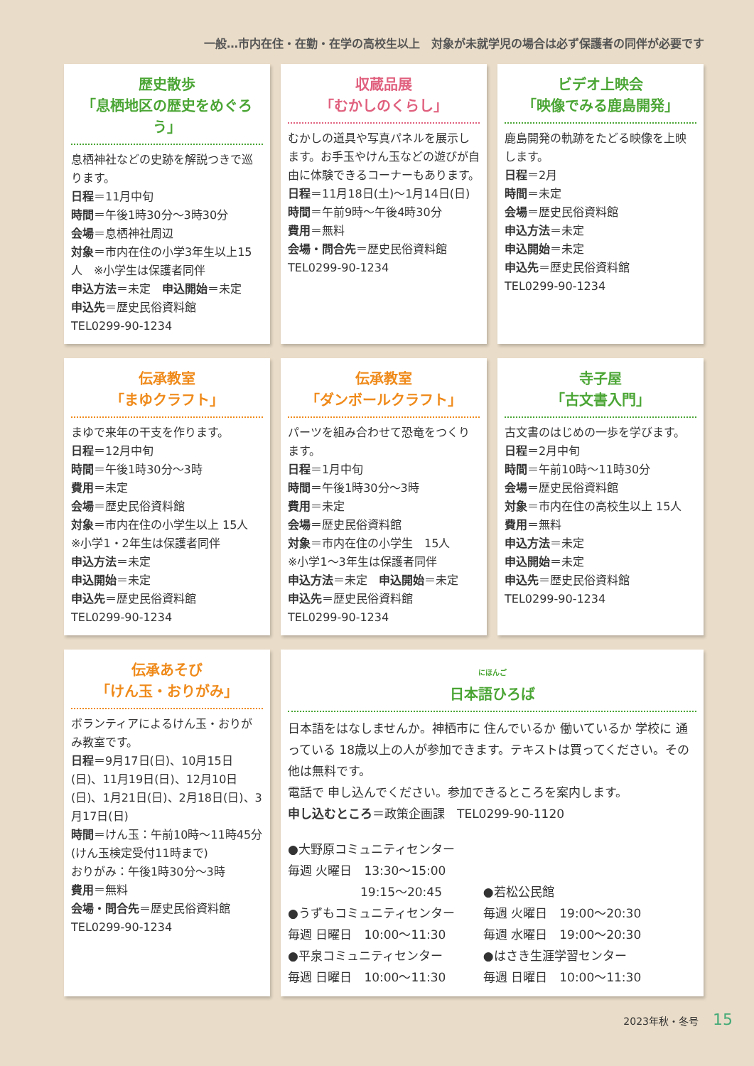一般…市内在住・在勤・在学の高校生以上　対象が未就学児の場合は必ず保護者の同伴が必要です
歴史散歩
「息栖地区の歴史をめぐろう」
息栖神社などの史跡を解説つきで巡ります。
日程＝11月中旬
時間＝午後1時30分～3時30分
会場＝息栖神社周辺
対象＝市内在住の小学3年生以上15人　※小学生は保護者同伴
申込方法＝未定　申込開始＝未定
申込先＝歴史民俗資料館
TEL0299-90-1234
収蔵品展
「むかしのくらし」
むかしの道具や写真パネルを展示します。お手玉やけん玉などの遊びが自由に体験できるコーナーもあります。
日程＝11月18日(土)～1月14日(日)
時間＝午前9時～午後4時30分
費用＝無料
会場・問合先＝歴史民俗資料館
TEL0299-90-1234
ビデオ上映会
「映像でみる鹿島開発」
鹿島開発の軌跡をたどる映像を上映します。
日程＝2月
時間＝未定
会場＝歴史民俗資料館
申込方法＝未定
申込開始＝未定
申込先＝歴史民俗資料館
TEL0299-90-1234
伝承教室
「まゆクラフト」
まゆで来年の干支を作ります。
日程＝12月中旬
時間＝午後1時30分～3時
費用＝未定
会場＝歴史民俗資料館
対象＝市内在住の小学生以上 15人
※小学1・2年生は保護者同伴
申込方法＝未定
申込開始＝未定
申込先＝歴史民俗資料館
TEL0299-90-1234
伝承教室
「ダンボールクラフト」
パーツを組み合わせて恐竜をつくります。
日程＝1月中旬
時間＝午後1時30分～3時
費用＝未定
会場＝歴史民俗資料館
対象＝市内在住の小学生　15人
※小学1～3年生は保護者同伴
申込方法＝未定　申込開始＝未定
申込先＝歴史民俗資料館
TEL0299-90-1234
寺子屋
「古文書入門」
古文書のはじめの一歩を学びます。
日程＝2月中旬
時間＝午前10時～11時30分
会場＝歴史民俗資料館
対象＝市内在住の高校生以上 15人
費用＝無料
申込方法＝未定
申込開始＝未定
申込先＝歴史民俗資料館
TEL0299-90-1234
伝承あそび
「けん玉・おりがみ」
ボランティアによるけん玉・おりがみ教室です。
日程＝9月17日(日)、10月15日(日)、11月19日(日)、12月10日(日)、1月21日(日)、2月18日(日)、3月17日(日)
時間＝けん玉：午前10時～11時45分(けん玉検定受付11時まで)
おりがみ：午後1時30分～3時
費用＝無料
会場・問合先＝歴史民俗資料館
TEL0299-90-1234
にほんご
日本語ひろば
日本語をはなしませんか。神栖市に 住んでいるか 働いているか 学校に 通っている 18歳以上の人が参加できます。テキストは買ってください。その他は無料です。
電話で 申し込んでください。参加できるところを案内します。
申し込むところ＝政策企画課　TEL0299-90-1120
●大野原コミュニティセンター
毎週 火曜日　13:30～15:00
　　　　　　19:15～20:45
●うずもコミュニティセンター
毎週 日曜日　10:00～11:30
●平泉コミュニティセンター
毎週 日曜日　10:00～11:30
●若松公民館
毎週 火曜日　19:00～20:30
毎週 水曜日　19:00～20:30
●はさき生涯学習センター
毎週 日曜日　10:00～11:30
2023年秋・冬号 15